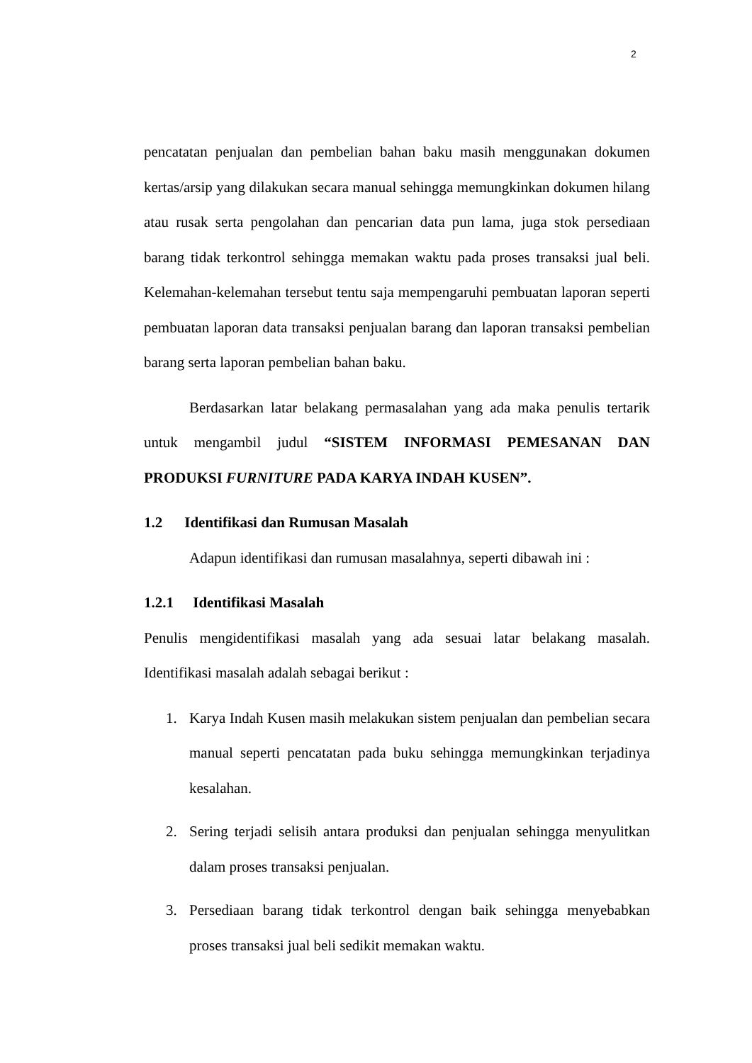2
pencatatan penjualan dan pembelian bahan baku masih menggunakan dokumen kertas/arsip yang dilakukan secara manual sehingga memungkinkan dokumen hilang atau rusak serta pengolahan dan pencarian data pun lama, juga stok persediaan barang tidak terkontrol sehingga memakan waktu pada proses transaksi jual beli. Kelemahan-kelemahan tersebut tentu saja mempengaruhi pembuatan laporan seperti pembuatan laporan data transaksi penjualan barang dan laporan transaksi pembelian barang serta laporan pembelian bahan baku.
Berdasarkan latar belakang permasalahan yang ada maka penulis tertarik untuk mengambil judul “SISTEM INFORMASI PEMESANAN DAN PRODUKSI FURNITURE PADA KARYA INDAH KUSEN”.
1.2 Identifikasi dan Rumusan Masalah
Adapun identifikasi dan rumusan masalahnya, seperti dibawah ini :
1.2.1 Identifikasi Masalah
Penulis mengidentifikasi masalah yang ada sesuai latar belakang masalah. Identifikasi masalah adalah sebagai berikut :
1. Karya Indah Kusen masih melakukan sistem penjualan dan pembelian secara manual seperti pencatatan pada buku sehingga memungkinkan terjadinya kesalahan.
2. Sering terjadi selisih antara produksi dan penjualan sehingga menyulitkan dalam proses transaksi penjualan.
3. Persediaan barang tidak terkontrol dengan baik sehingga menyebabkan proses transaksi jual beli sedikit memakan waktu.